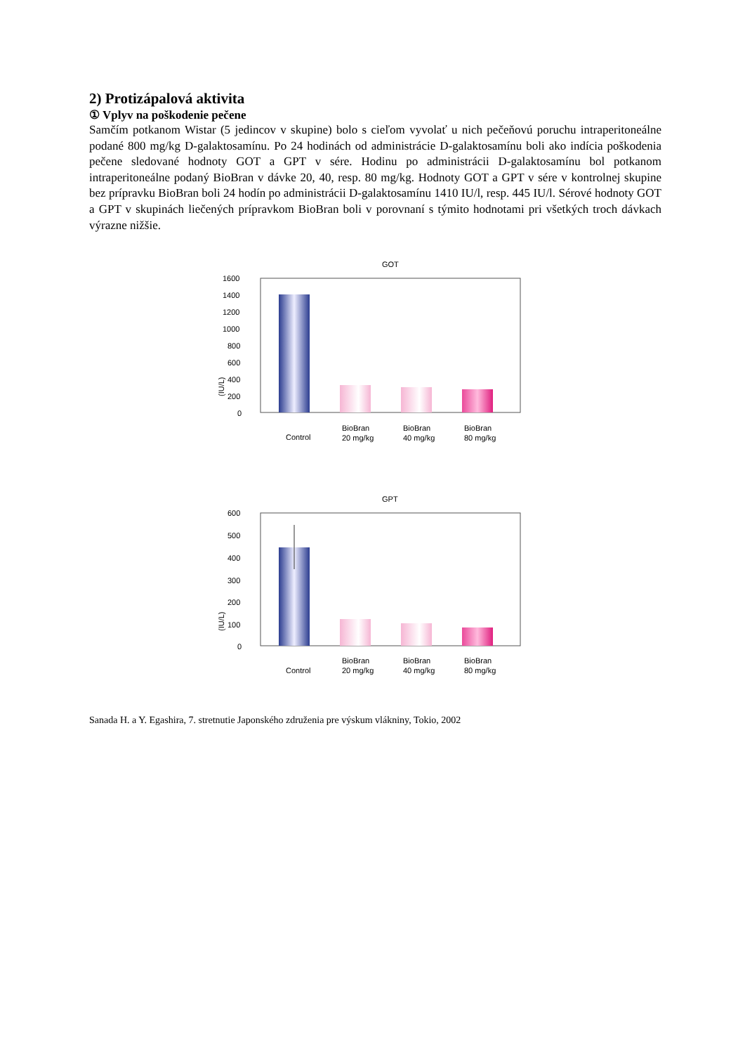2) Protizápalová aktivita
① Vplyv na poškodenie pečene
Samčím potkanom Wistar (5 jedincov v skupine) bolo s cieľom vyvolať u nich pečeňovú poruchu intraperitoneálne podané 800 mg/kg D-galaktosamínu. Po 24 hodinách od administrácie D-galaktosamínu boli ako indícia poškodenia pečene sledované hodnoty GOT a GPT v sére. Hodinu po administrácii D-galaktosamínu bol potkanom intraperitoneálne podaný BioBran v dávke 20, 40, resp. 80 mg/kg. Hodnoty GOT a GPT v sére v kontrolnej skupine bez prípravku BioBran boli 24 hodín po administrácii D-galaktosamínu 1410 IU/l, resp. 445 IU/l. Sérové hodnoty GOT a GPT v skupinách liečených prípravkom BioBran boli v porovnaní s týmito hodnotami pri všetkých troch dávkach výrazne nižšie.
GOT
1600
1400
1200
1000
800
600
400
200
0
(IU/L)
Control
BioBran
20 mg/kg
BioBran
40 mg/kg
BioBran
80 mg/kg
GPT
600
500
400
300
200
100
0
(IU/L)
Control
BioBran
20 mg/kg
BioBran
40 mg/kg
BioBran
80 mg/kg
Sanada H. a Y. Egashira, 7. stretnutie Japonského združenia pre výskum vlákniny, Tokio, 2002